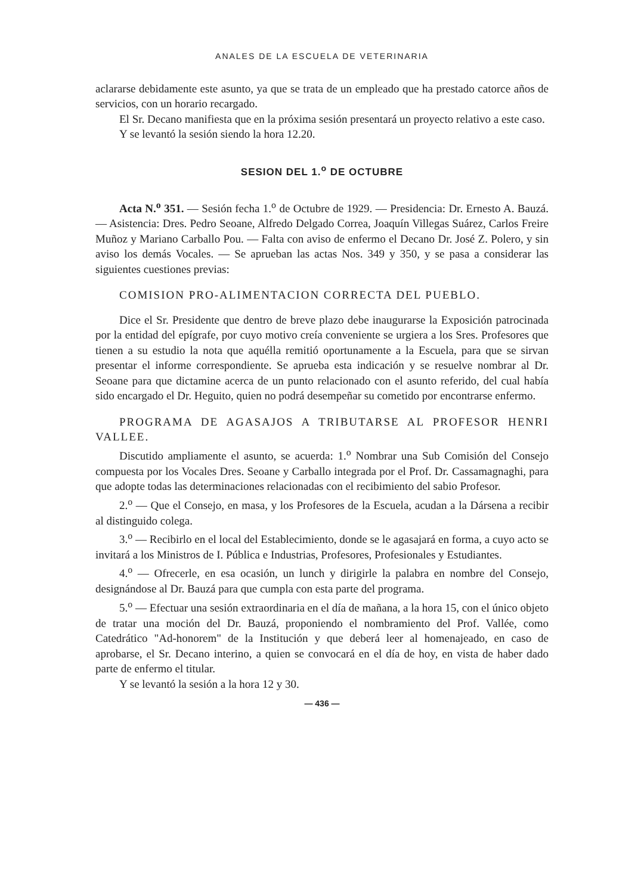ANALES DE LA ESCUELA DE VETERINARIA
aclararse debidamente este asunto, ya que se trata de un empleado que ha prestado catorce años de servicios, con un horario recargado.
El Sr. Decano manifiesta que en la próxima sesión presentará un proyecto relativo a este caso.
Y se levantó la sesión siendo la hora 12.20.
SESION DEL 1.<sup>o</sup> DE OCTUBRE
Acta N.<sup>o</sup> 351. — Sesión fecha 1.<sup>o</sup> de Octubre de 1929. — Presidencia: Dr. Ernesto A. Bauzá. — Asistencia: Dres. Pedro Seoane, Alfredo Delgado Correa, Joaquín Villegas Suárez, Carlos Freire Muñoz y Mariano Carballo Pou. — Falta con aviso de enfermo el Decano Dr. José Z. Polero, y sin aviso los demás Vocales. — Se aprueban las actas Nos. 349 y 350, y se pasa a considerar las siguientes cuestiones previas:
COMISION PRO-ALIMENTACION CORRECTA DEL PUEBLO.
Dice el Sr. Presidente que dentro de breve plazo debe inaugurarse la Exposición patrocinada por la entidad del epígrafe, por cuyo motivo creía conveniente se urgiera a los Sres. Profesores que tienen a su estudio la nota que aquélla remitió oportunamente a la Escuela, para que se sirvan presentar el informe correspondiente. Se aprueba esta indicación y se resuelve nombrar al Dr. Seoane para que dictamine acerca de un punto relacionado con el asunto referido, del cual había sido encargado el Dr. Heguito, quien no podrá desempeñar su cometido por encontrarse enfermo.
PROGRAMA DE AGASAJOS A TRIBUTARSE AL PROFESOR HENRI VALLEE.
Discutido ampliamente el asunto, se acuerda: 1.<sup>o</sup> Nombrar una Sub Comisión del Consejo compuesta por los Vocales Dres. Seoane y Carballo integrada por el Prof. Dr. Cassamagnaghi, para que adopte todas las determinaciones relacionadas con el recibimiento del sabio Profesor.
2.<sup>o</sup> — Que el Consejo, en masa, y los Profesores de la Escuela, acudan a la Dársena a recibir al distinguido colega.
3.<sup>o</sup> — Recibirlo en el local del Establecimiento, donde se le agasajará en forma, a cuyo acto se invitará a los Ministros de I. Pública e Industrias, Profesores, Profesionales y Estudiantes.
4.<sup>o</sup> — Ofrecerle, en esa ocasión, un lunch y dirigirle la palabra en nombre del Consejo, designándose al Dr. Bauzá para que cumpla con esta parte del programa.
5.<sup>o</sup> — Efectuar una sesión extraordinaria en el día de mañana, a la hora 15, con el único objeto de tratar una moción del Dr. Bauzá, proponiendo el nombramiento del Prof. Vallée, como Catedrático "Ad-honorem" de la Institución y que deberá leer al homenajeado, en caso de aprobarse, el Sr. Decano interino, a quien se convocará en el día de hoy, en vista de haber dado parte de enfermo el titular.
Y se levantó la sesión a la hora 12 y 30.
— 436 —